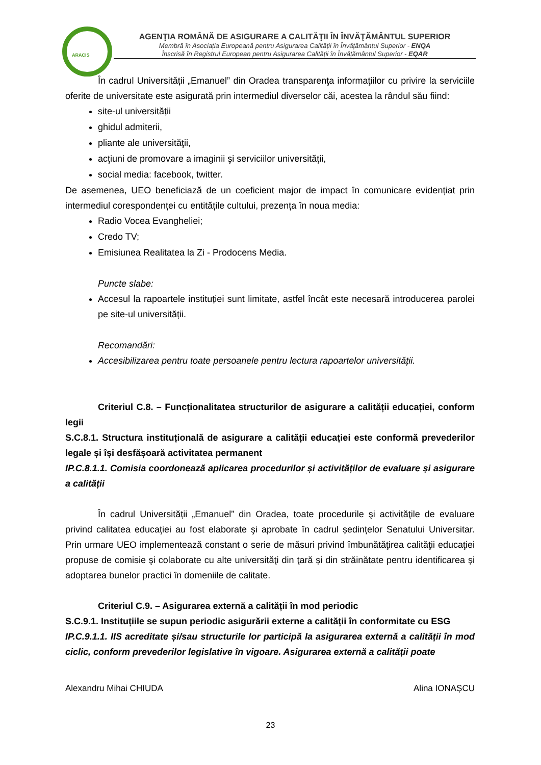ARACIS
AGENŢIA ROMÂNĂ DE ASIGURARE A CALITĂŢII ÎN ÎNVĂŢĂMÂNTUL SUPERIOR
Membră în Asociația Europeană pentru Asigurarea Calității în Învățământul Superior - ENQA
Înscrisă în Registrul European pentru Asigurarea Calității în Învățământul Superior - EQAR
În cadrul Universității „Emanuel” din Oradea transparenţa informaţiilor cu privire la serviciile oferite de universitate este asigurată prin intermediul diverselor căi, acestea la rândul său fiind:
site-ul universității
ghidul admiterii,
pliante ale universităţii,
acţiuni de promovare a imaginii şi serviciilor universităţii,
social media: facebook, twitter.
De asemenea, UEO beneficiază de un coeficient major de impact în comunicare evidențiat prin intermediul corespondenței cu entitățile cultului, prezența în noua media:
Radio Vocea Evangheliei;
Credo TV;
Emisiunea Realitatea la Zi - Prodocens Media.
Puncte slabe:
Accesul la rapoartele instituției sunt limitate, astfel încât este necesară introducerea parolei pe site-ul universității.
Recomandări:
Accesibilizarea pentru toate persoanele pentru lectura rapoartelor universității.
Criteriul C.8. – Funcționalitatea structurilor de asigurare a calității educației, conform legii
S.C.8.1. Structura instituțională de asigurare a calității educației este conformă prevederilor legale și își desfășoară activitatea permanent
IP.C.8.1.1. Comisia coordonează aplicarea procedurilor și activităților de evaluare și asigurare a calității
În cadrul Universității „Emanuel” din Oradea, toate procedurile şi activităţile de evaluare privind calitatea educaţiei au fost elaborate şi aprobate în cadrul ședințelor Senatului Universitar. Prin urmare UEO implementează constant o serie de măsuri privind îmbunătăţirea calităţii educaţiei propuse de comisie şi colaborate cu alte universităţi din ţară și din străinătate pentru identificarea şi adoptarea bunelor practici în domeniile de calitate.
Criteriul C.9. – Asigurarea externă a calității în mod periodic
S.C.9.1. Instituțiile se supun periodic asigurării externe a calității în conformitate cu ESG
IP.C.9.1.1. IIS acreditate și/sau structurile lor participă la asigurarea externă a calității în mod ciclic, conform prevederilor legislative în vigoare. Asigurarea externă a calității poate
Alexandru Mihai CHIUDA Alina IONAȘCU
23